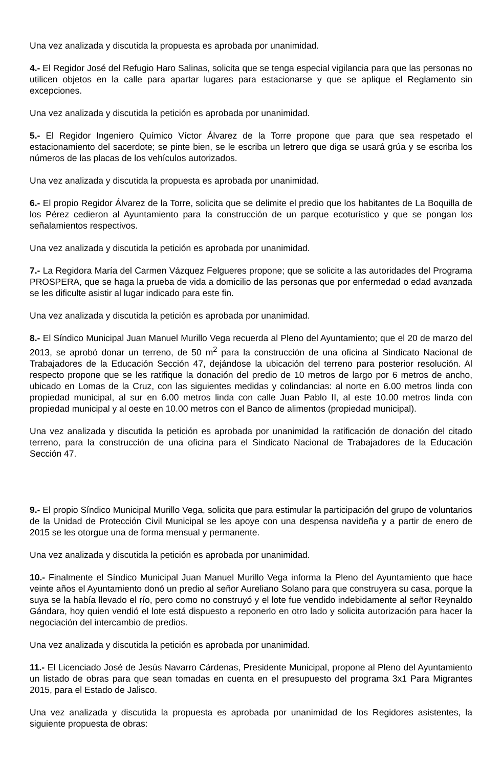Una vez analizada y discutida la propuesta es aprobada por unanimidad.
4.- El Regidor José del Refugio Haro Salinas, solicita que se tenga especial vigilancia para que las personas no utilicen objetos en la calle para apartar lugares para estacionarse y que se aplique el Reglamento sin excepciones.
Una vez analizada y discutida la petición es aprobada por unanimidad.
5.- El Regidor Ingeniero Químico Víctor Álvarez de la Torre propone que para que sea respetado el estacionamiento del sacerdote; se pinte bien, se le escriba un letrero que diga se usará grúa y se escriba los números de las placas de los vehículos autorizados.
Una vez analizada y discutida la propuesta es aprobada por unanimidad.
6.- El propio Regidor Álvarez de la Torre, solicita que se delimite el predio que los habitantes de La Boquilla de los Pérez cedieron al Ayuntamiento para la construcción de un parque ecoturístico y que se pongan los señalamientos respectivos.
Una vez analizada y discutida la petición es aprobada por unanimidad.
7.- La Regidora María del Carmen Vázquez Felgueres propone; que se solicite a las autoridades del Programa PROSPERA, que se haga la prueba de vida a domicilio de las personas que por enfermedad o edad avanzada se les dificulte asistir al lugar indicado para este fin.
Una vez analizada y discutida la petición es aprobada por unanimidad.
8.- El Síndico Municipal Juan Manuel Murillo Vega recuerda al Pleno del Ayuntamiento; que el 20 de marzo del 2013, se aprobó donar un terreno, de 50 m<sup>2</sup> para la construcción de una oficina al Sindicato Nacional de Trabajadores de la Educación Sección 47, dejándose la ubicación del terreno para posterior resolución. Al respecto propone que se les ratifique la donación del predio de 10 metros de largo por 6 metros de ancho, ubicado en Lomas de la Cruz, con las siguientes medidas y colindancias: al norte en 6.00 metros linda con propiedad municipal, al sur en 6.00 metros linda con calle Juan Pablo II, al este 10.00 metros linda con propiedad municipal y al oeste en 10.00 metros con el Banco de alimentos (propiedad municipal).
Una vez analizada y discutida la petición es aprobada por unanimidad la ratificación de donación del citado terreno, para la construcción de una oficina para el Sindicato Nacional de Trabajadores de la Educación Sección 47.
9.- El propio Síndico Municipal Murillo Vega, solicita que para estimular la participación del grupo de voluntarios de la Unidad de Protección Civil Municipal se les apoye con una despensa navideña y a partir de enero de 2015 se les otorgue una de forma mensual y permanente.
Una vez analizada y discutida la petición es aprobada por unanimidad.
10.- Finalmente el Síndico Municipal Juan Manuel Murillo Vega informa la Pleno del Ayuntamiento que hace veinte años el Ayuntamiento donó un predio al señor Aureliano Solano para que construyera su casa, porque la suya se la había llevado el río, pero como no construyó y el lote fue vendido indebidamente al señor Reynaldo Gándara, hoy quien vendió el lote está dispuesto a reponerlo en otro lado y solicita autorización para hacer la negociación del intercambio de predios.
Una vez analizada y discutida la petición es aprobada por unanimidad.
11.- El Licenciado José de Jesús Navarro Cárdenas, Presidente Municipal, propone al Pleno del Ayuntamiento un listado de obras para que sean tomadas en cuenta en el presupuesto del programa 3x1 Para Migrantes 2015, para el Estado de Jalisco.
Una vez analizada y discutida la propuesta es aprobada por unanimidad de los Regidores asistentes, la siguiente propuesta de obras: